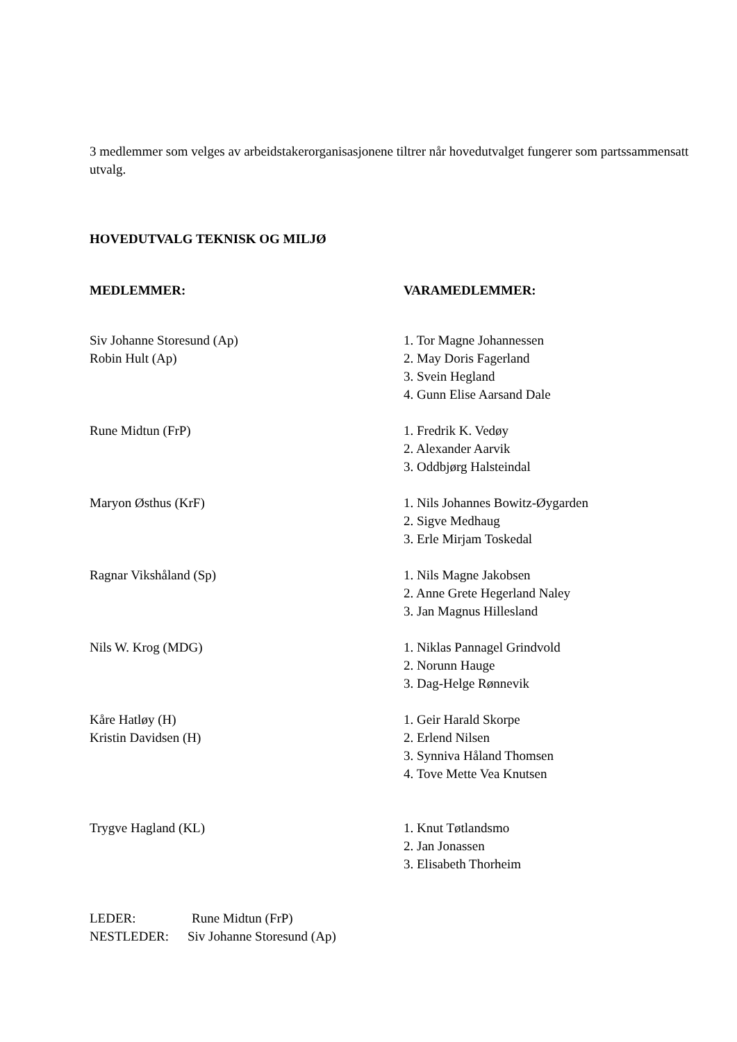3 medlemmer som velges av arbeidstakerorganisasjonene tiltrer når hovedutvalget fungerer som partssammensatt utvalg.
HOVEDUTVALG TEKNISK OG MILJØ
MEDLEMMER: VARAMEDLEMMER:
Siv Johanne Storesund (Ap)
Robin Hult (Ap)
1. Tor Magne Johannessen
2. May Doris Fagerland
3. Svein Hegland
4. Gunn Elise Aarsand Dale
Rune Midtun (FrP) 1. Fredrik K. Vedøy
2. Alexander Aarvik
3. Oddbjørg Halsteindal
Maryon Østhus (KrF) 1. Nils Johannes Bowitz-Øygarden
2. Sigve Medhaug
3. Erle Mirjam Toskedal
Ragnar Vikshåland (Sp) 1. Nils Magne Jakobsen
2. Anne Grete Hegerland Naley
3. Jan Magnus Hillesland
Nils W. Krog (MDG) 1. Niklas Pannagel Grindvold
2. Norunn Hauge
3. Dag-Helge Rønnevik
Kåre Hatløy (H)
Kristin Davidsen (H)
1. Geir Harald Skorpe
2. Erlend Nilsen
3. Synniva Håland Thomsen
4. Tove Mette Vea Knutsen
Trygve Hagland (KL) 1. Knut Tøtlandsmo
2. Jan Jonassen
3. Elisabeth Thorheim
LEDER: Rune Midtun (FrP)
NESTLEDER: Siv Johanne Storesund (Ap)